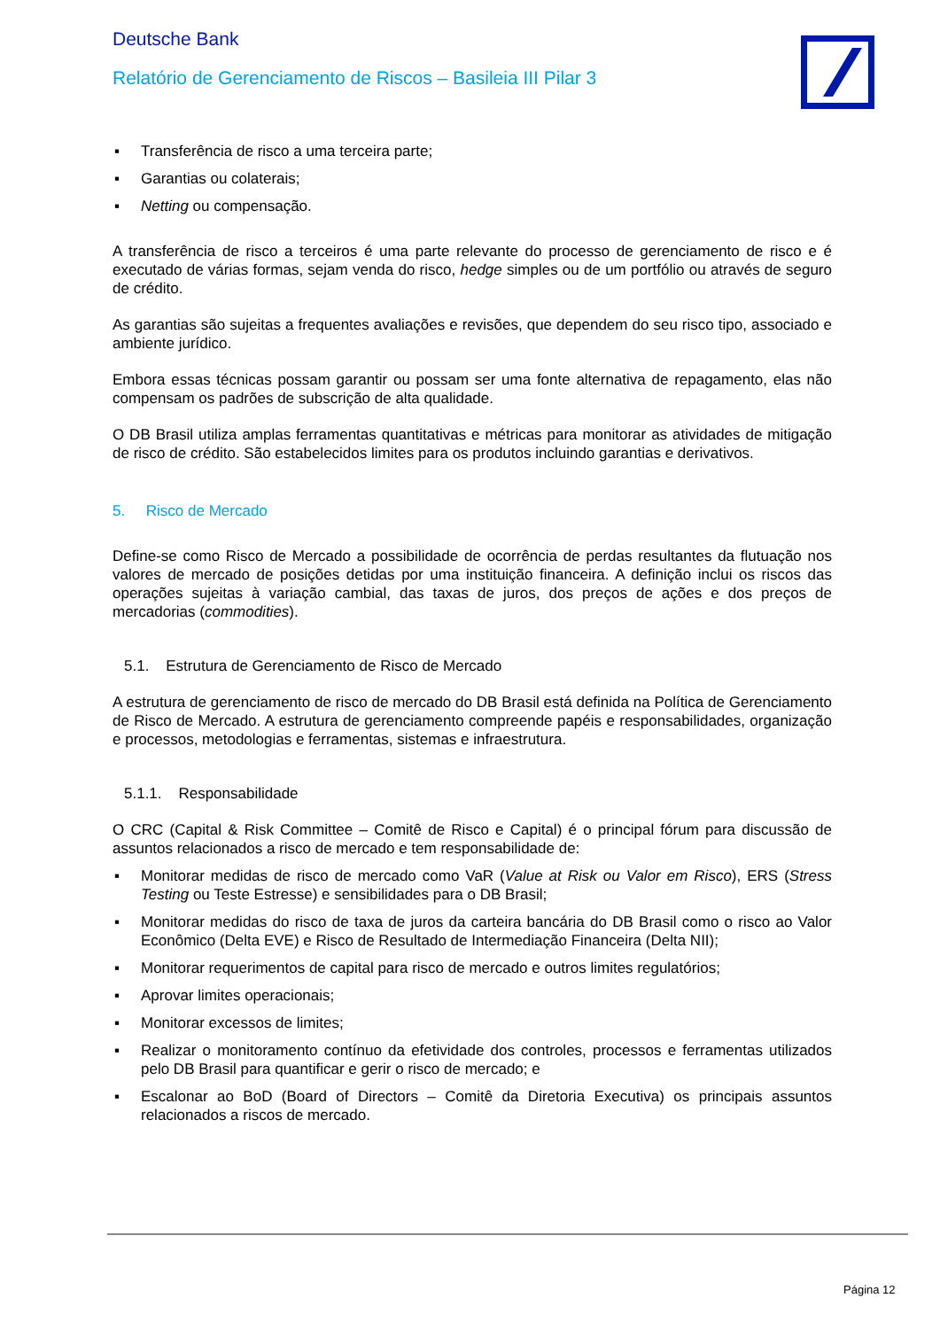Deutsche Bank
Relatório de Gerenciamento de Riscos – Basileia III Pilar 3
▪ Transferência de risco a uma terceira parte;
▪ Garantias ou colaterais;
▪ Netting ou compensação.
A transferência de risco a terceiros é uma parte relevante do processo de gerenciamento de risco e é executado de várias formas, sejam venda do risco, hedge simples ou de um portfólio ou através de seguro de crédito.
As garantias são sujeitas a frequentes avaliações e revisões, que dependem do seu risco tipo, associado e ambiente jurídico.
Embora essas técnicas possam garantir ou possam ser uma fonte alternativa de repagamento, elas não compensam os padrões de subscrição de alta qualidade.
O DB Brasil utiliza amplas ferramentas quantitativas e métricas para monitorar as atividades de mitigação de risco de crédito. São estabelecidos limites para os produtos incluindo garantias e derivativos.
5. Risco de Mercado
Define-se como Risco de Mercado a possibilidade de ocorrência de perdas resultantes da flutuação nos valores de mercado de posições detidas por uma instituição financeira. A definição inclui os riscos das operações sujeitas à variação cambial, das taxas de juros, dos preços de ações e dos preços de mercadorias (commodities).
5.1. Estrutura de Gerenciamento de Risco de Mercado
A estrutura de gerenciamento de risco de mercado do DB Brasil está definida na Política de Gerenciamento de Risco de Mercado. A estrutura de gerenciamento compreende papéis e responsabilidades, organização e processos, metodologias e ferramentas, sistemas e infraestrutura.
5.1.1. Responsabilidade
O CRC (Capital & Risk Committee – Comitê de Risco e Capital) é o principal fórum para discussão de assuntos relacionados a risco de mercado e tem responsabilidade de:
▪ Monitorar medidas de risco de mercado como VaR (Value at Risk ou Valor em Risco), ERS (Stress Testing ou Teste Estresse) e sensibilidades para o DB Brasil;
▪ Monitorar medidas do risco de taxa de juros da carteira bancária do DB Brasil como o risco ao Valor Econômico (Delta EVE) e Risco de Resultado de Intermediação Financeira (Delta NII);
▪ Monitorar requerimentos de capital para risco de mercado e outros limites regulatórios;
▪ Aprovar limites operacionais;
▪ Monitorar excessos de limites;
▪ Realizar o monitoramento contínuo da efetividade dos controles, processos e ferramentas utilizados pelo DB Brasil para quantificar e gerir o risco de mercado; e
▪ Escalonar ao BoD (Board of Directors – Comitê da Diretoria Executiva) os principais assuntos relacionados a riscos de mercado.
Página 12